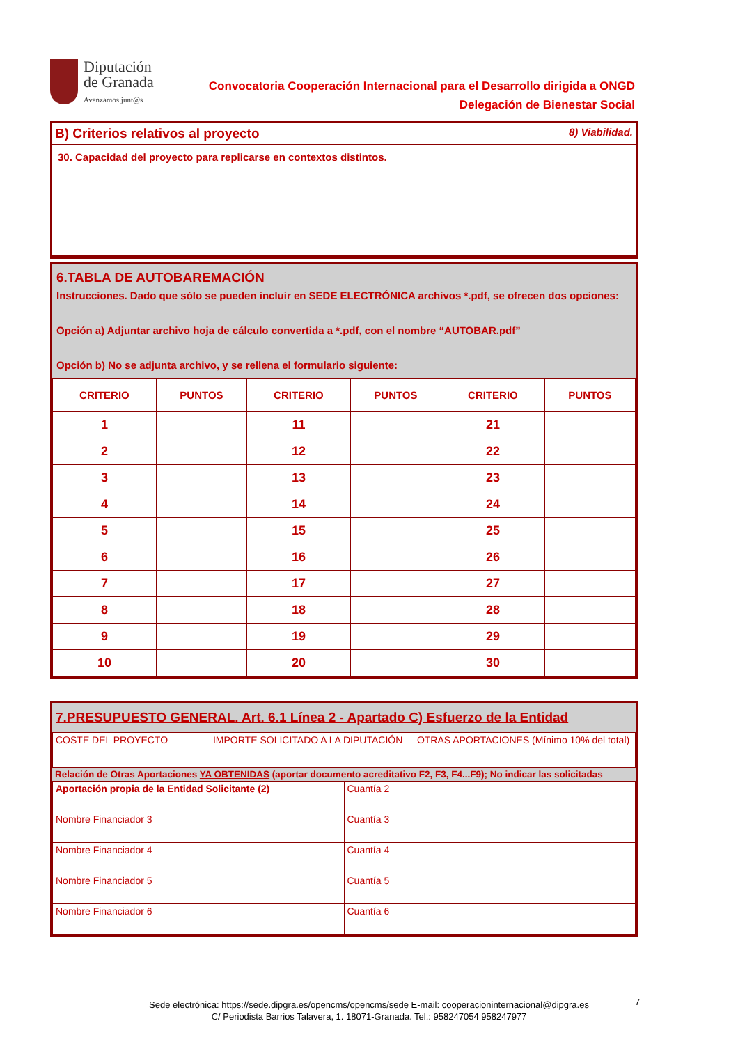Diputación
de Granada
Avanzamos junt@s
Convocatoria Cooperación Internacional para el Desarrollo dirigida a ONGD
Delegación de Bienestar Social
B) Criterios relativos al proyecto 8) Viabilidad.
30. Capacidad del proyecto para replicarse en contextos distintos.
6.TABLA DE AUTOBAREMACIÓN
Instrucciones. Dado que sólo se pueden incluir en SEDE ELECTRÓNICA archivos *.pdf, se ofrecen dos opciones:
Opción a) Adjuntar archivo hoja de cálculo convertida a *.pdf, con el nombre “AUTOBAR.pdf”
Opción b) No se adjunta archivo, y se rellena el formulario siguiente:
| CRITERIO | PUNTOS | CRITERIO | PUNTOS | CRITERIO | PUNTOS |
| --- | --- | --- | --- | --- | --- |
| 1 | | 11 | | 21 | |
| 2 | | 12 | | 22 | |
| 3 | | 13 | | 23 | |
| 4 | | 14 | | 24 | |
| 5 | | 15 | | 25 | |
| 6 | | 16 | | 26 | |
| 7 | | 17 | | 27 | |
| 8 | | 18 | | 28 | |
| 9 | | 19 | | 29 | |
| 10 | | 20 | | 30 | |
7.PRESUPUESTO GENERAL. Art. 6.1 Línea 2 - Apartado C) Esfuerzo de la Entidad
| COSTE DEL PROYECTO | IMPORTE SOLICITADO A LA DIPUTACIÓN | OTRAS APORTACIONES (Mínimo 10% del total) |
Relación de Otras Aportaciones YA OBTENIDAS (aportar documento acreditativo F2, F3, F4...F9); No indicar las solicitadas
| Aportación propia de la Entidad Solicitante (2) | Cuantía 2 |
| Nombre Financiador 3 | Cuantía 3 |
| Nombre Financiador 4 | Cuantía 4 |
| Nombre Financiador 5 | Cuantía 5 |
| Nombre Financiador 6 | Cuantía 6 |
Sede electrónica: https://sede.dipgra.es/opencms/opencms/sede E-mail: cooperacioninternacional@dipgra.es
C/ Periodista Barrios Talavera, 1. 18071-Granada. Tel.: 958247054 958247977
7